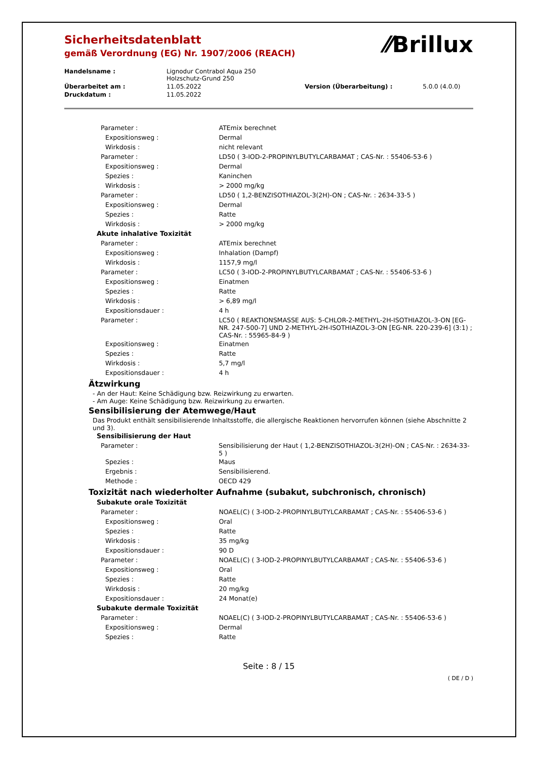⁄⁄Brillux
Sicherheitsdatenblatt
gemäß Verordnung (EG) Nr. 1907/2006 (REACH)
| Handelsname : | Lignodur Contrabol Aqua 250 Holzschutz-Grund 250 | | |
| Überarbeitet am : | 11.05.2022 | Version (Überarbeitung) : | 5.0.0 (4.0.0) |
| Druckdatum : | 11.05.2022 | | |
| Parameter : | ATEmix berechnet |
| Expositionsweg : | Dermal |
| Wirkdosis : | nicht relevant |
| Parameter : | LD50 ( 3-IOD-2-PROPINYLBUTYLCARBAMAT ; CAS-Nr. : 55406-53-6 ) |
| Expositionsweg : | Dermal |
| Spezies : | Kaninchen |
| Wirkdosis : | > 2000 mg/kg |
| Parameter : | LD50 ( 1,2-BENZISOTHIAZOL-3(2H)-ON ; CAS-Nr. : 2634-33-5 ) |
| Expositionsweg : | Dermal |
| Spezies : | Ratte |
| Wirkdosis : | > 2000 mg/kg |
| Akute inhalative Toxizität | |
| Parameter : | ATEmix berechnet |
| Expositionsweg : | Inhalation (Dampf) |
| Wirkdosis : | 1157,9 mg/l |
| Parameter : | LC50 ( 3-IOD-2-PROPINYLBUTYLCARBAMAT ; CAS-Nr. : 55406-53-6 ) |
| Expositionsweg : | Einatmen |
| Spezies : | Ratte |
| Wirkdosis : | > 6,89 mg/l |
| Expositionsdauer : | 4 h |
| Parameter : | LC50 ( REAKTIONSMASSE AUS: 5-CHLOR-2-METHYL-2H-ISOTHIAZOL-3-ON [EG-NR. 247-500-7] UND 2-METHYL-2H-ISOTHIAZOL-3-ON [EG-NR. 220-239-6] (3:1) ; CAS-Nr. : 55965-84-9 ) |
| Expositionsweg : | Einatmen |
| Spezies : | Ratte |
| Wirkdosis : | 5,7 mg/l |
| Expositionsdauer : | 4 h |
Ätzwirkung
- An der Haut: Keine Schädigung bzw. Reizwirkung zu erwarten.
- Am Auge: Keine Schädigung bzw. Reizwirkung zu erwarten.
Sensibilisierung der Atemwege/Haut
Das Produkt enthält sensibilisierende Inhaltsstoffe, die allergische Reaktionen hervorrufen können (siehe Abschnitte 2 und 3).
| Sensibilisierung der Haut | |
| Parameter : | Sensibilisierung der Haut ( 1,2-BENZISOTHIAZOL-3(2H)-ON ; CAS-Nr. : 2634-33-5 ) |
| Spezies : | Maus |
| Ergebnis : | Sensibilisierend. |
| Methode : | OECD 429 |
Toxizität nach wiederholter Aufnahme (subakut, subchronisch, chronisch)
| Subakute orale Toxizität | |
| Parameter : | NOAEL(C) ( 3-IOD-2-PROPINYLBUTYLCARBAMAT ; CAS-Nr. : 55406-53-6 ) |
| Expositionsweg : | Oral |
| Spezies : | Ratte |
| Wirkdosis : | 35 mg/kg |
| Expositionsdauer : | 90 D |
| Parameter : | NOAEL(C) ( 3-IOD-2-PROPINYLBUTYLCARBAMAT ; CAS-Nr. : 55406-53-6 ) |
| Expositionsweg : | Oral |
| Spezies : | Ratte |
| Wirkdosis : | 20 mg/kg |
| Expositionsdauer : | 24 Monat(e) |
| Subakute dermale Toxizität | |
| Parameter : | NOAEL(C) ( 3-IOD-2-PROPINYLBUTYLCARBAMAT ; CAS-Nr. : 55406-53-6 ) |
| Expositionsweg : | Dermal |
| Spezies : | Ratte |
Seite : 8 / 15
( DE / D )